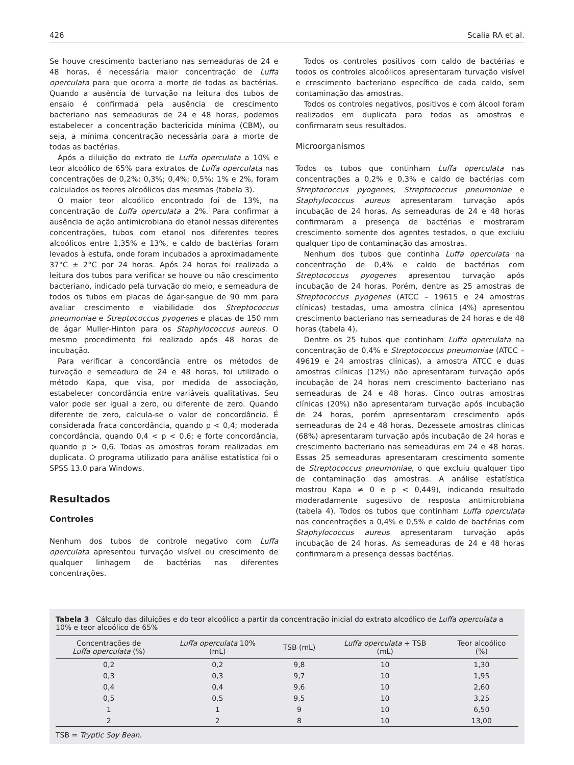426 Scalia RA et al.
Se houve crescimento bacteriano nas semeaduras de 24 e 48 horas, é necessária maior concentração de Luffa operculata para que ocorra a morte de todas as bactérias. Quando a ausência de turvação na leitura dos tubos de ensaio é confirmada pela ausência de crescimento bacteriano nas semeaduras de 24 e 48 horas, podemos estabelecer a concentração bactericida mínima (CBM), ou seja, a mínima concentração necessária para a morte de todas as bactérias.
Após a diluição do extrato de Luffa operculata a 10% e teor alcoólico de 65% para extratos de Luffa operculata nas concentrações de 0,2%; 0,3%; 0,4%; 0,5%; 1% e 2%, foram calculados os teores alcoólicos das mesmas (tabela 3).
O maior teor alcoólico encontrado foi de 13%, na concentração de Luffa operculata a 2%. Para confirmar a ausência de ação antimicrobiana do etanol nessas diferentes concentrações, tubos com etanol nos diferentes teores alcoólicos entre 1,35% e 13%, e caldo de bactérias foram levados à estufa, onde foram incubados a aproximadamente 37°C ± 2°C por 24 horas. Após 24 horas foi realizada a leitura dos tubos para verificar se houve ou não crescimento bacteriano, indicado pela turvação do meio, e semeadura de todos os tubos em placas de ágar-sangue de 90 mm para avaliar crescimento e viabilidade dos Streptococcus pneumoniae e Streptococcus pyogenes e placas de 150 mm de ágar Muller-Hinton para os Staphylococcus aureus. O mesmo procedimento foi realizado após 48 horas de incubação.
Para verificar a concordância entre os métodos de turvação e semeadura de 24 e 48 horas, foi utilizado o método Kapa, que visa, por medida de associação, estabelecer concordância entre variáveis qualitativas. Seu valor pode ser igual a zero, ou diferente de zero. Quando diferente de zero, calcula-se o valor de concordância. É considerada fraca concordância, quando p < 0,4; moderada concordância, quando 0,4 < p < 0,6; e forte concordância, quando p > 0,6. Todas as amostras foram realizadas em duplicata. O programa utilizado para análise estatística foi o SPSS 13.0 para Windows.
Resultados
Controles
Nenhum dos tubos de controle negativo com Luffa operculata apresentou turvação visível ou crescimento de qualquer linhagem de bactérias nas diferentes concentrações.
Todos os controles positivos com caldo de bactérias e todos os controles alcoólicos apresentaram turvação visível e crescimento bacteriano específico de cada caldo, sem contaminação das amostras.
Todos os controles negativos, positivos e com álcool foram realizados em duplicata para todas as amostras e confirmaram seus resultados.
Microorganismos
Todos os tubos que continham Luffa operculata nas concentrações a 0,2% e 0,3% e caldo de bactérias com Streptococcus pyogenes, Streptococcus pneumoniae e Staphylococcus aureus apresentaram turvação após incubação de 24 horas. As semeaduras de 24 e 48 horas confirmaram a presença de bactérias e mostraram crescimento somente dos agentes testados, o que excluiu qualquer tipo de contaminação das amostras.
Nenhum dos tubos que continha Luffa operculata na concentração de 0,4% e caldo de bactérias com Streptococcus pyogenes apresentou turvação após incubação de 24 horas. Porém, dentre as 25 amostras de Streptococcus pyogenes (ATCC – 19615 e 24 amostras clínicas) testadas, uma amostra clínica (4%) apresentou crescimento bacteriano nas semeaduras de 24 horas e de 48 horas (tabela 4).
Dentre os 25 tubos que continham Luffa operculata na concentração de 0,4% e Streptococcus pneumoniae (ATCC – 49619 e 24 amostras clínicas), a amostra ATCC e duas amostras clínicas (12%) não apresentaram turvação após incubação de 24 horas nem crescimento bacteriano nas semeaduras de 24 e 48 horas. Cinco outras amostras clínicas (20%) não apresentaram turvação após incubação de 24 horas, porém apresentaram crescimento após semeaduras de 24 e 48 horas. Dezessete amostras clínicas (68%) apresentaram turvação após incubação de 24 horas e crescimento bacteriano nas semeaduras em 24 e 48 horas. Essas 25 semeaduras apresentaram crescimento somente de Streptococcus pneumoniae, o que excluiu qualquer tipo de contaminação das amostras. A análise estatística mostrou Kapa ≠ 0 e p < 0,449), indicando resultado moderadamente sugestivo de resposta antimicrobiana (tabela 4). Todos os tubos que continham Luffa operculata nas concentrações a 0,4% e 0,5% e caldo de bactérias com Staphylococcus aureus apresentaram turvação após incubação de 24 horas. As semeaduras de 24 e 48 horas confirmaram a presença dessas bactérias.
Tabela 3 Cálculo das diluições e do teor alcoólico a partir da concentração inicial do extrato alcoólico de Luffa operculata a 10% e teor alcoólico de 65%
| Concentrações de Luffa operculata (%) | Luffa operculata 10% (mL) | TSB (mL) | Luffa operculata + TSB (mL) | Teor alcoólico (%) |
| --- | --- | --- | --- | --- |
| 0,2 | 0,2 | 9,8 | 10 | 1,30 |
| 0,3 | 0,3 | 9,7 | 10 | 1,95 |
| 0,4 | 0,4 | 9,6 | 10 | 2,60 |
| 0,5 | 0,5 | 9,5 | 10 | 3,25 |
| 1 | 1 | 9 | 10 | 6,50 |
| 2 | 2 | 8 | 10 | 13,00 |
TSB = Tryptic Soy Bean.